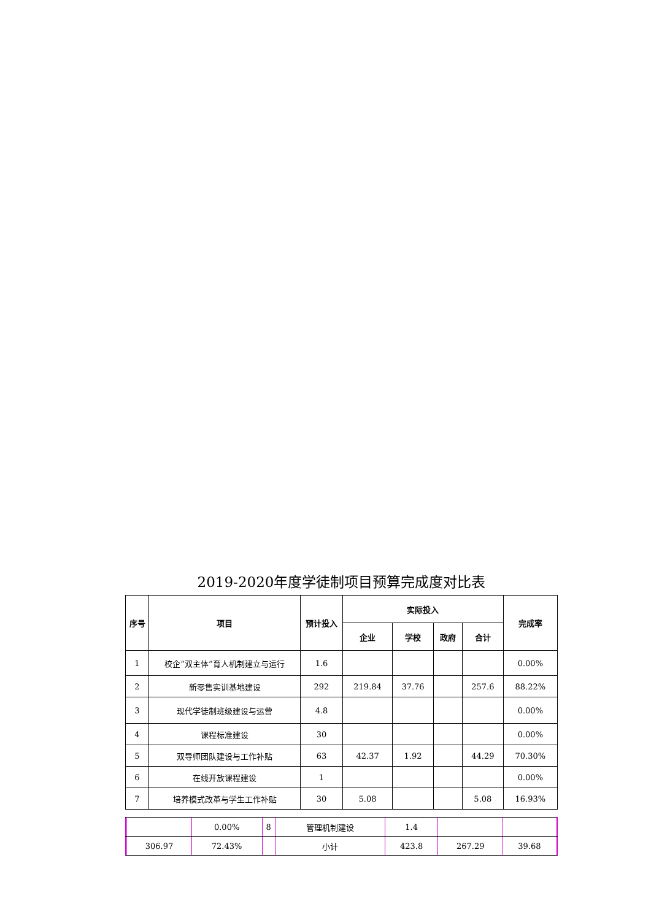2019-2020年度学徒制项目预算完成度对比表
| 序号 | 项目 | 预计投入 | 实际投入 | | | | 完成率 |
| --- | --- | --- | --- | --- | --- | --- | --- |
| | | | 企业 | 学校 | 政府 | 合计 | |
| 1 | 校企“双主体”育人机制建立与运行 | 1.6 | | | | | 0.00% |
| 2 | 新零售实训基地建设 | 292 | 219.84 | 37.76 | | 257.6 | 88.22% |
| 3 | 现代学徒制班级建设与运营 | 4.8 | | | | | 0.00% |
| 4 | 课程标准建设 | 30 | | | | | 0.00% |
| 5 | 双导师团队建设与工作补贴 | 63 | 42.37 | 1.92 | | 44.29 | 70.30% |
| 6 | 在线开放课程建设 | 1 | | | | | 0.00% |
| 7 | 培养模式改革与学生工作补贴 | 30 | 5.08 | | | 5.08 | 16.93% |
| | | 0.00% | 8 | 管理机制建设 | 1.4 | | | |
| | 306.97 | 72.43% | | 小计 | 423.8 | 267.29 | 39.68 | |